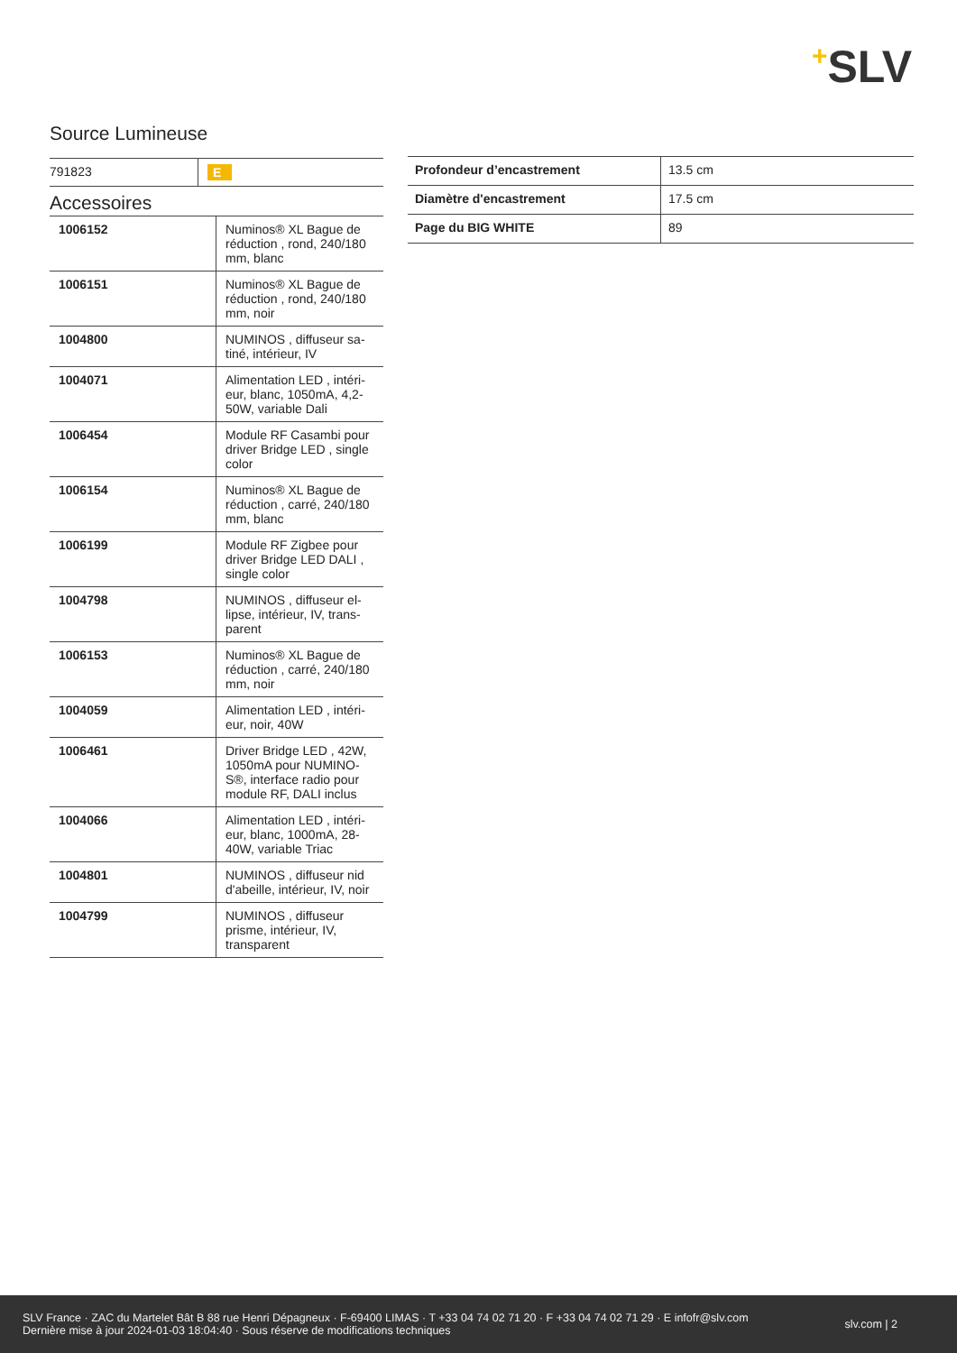+SLV
Source Lumineuse
| 791823 | E |
Accessoires
| 1006152 | Numinos® XL Bague de réduction , rond, 240/180 mm, blanc |
| 1006151 | Numinos® XL Bague de réduction , rond, 240/180 mm, noir |
| 1004800 | NUMINOS , diffuseur sa-tiné, intérieur, IV |
| 1004071 | Alimentation LED , intéri-eur, blanc, 1050mA, 4,2-50W, variable Dali |
| 1006454 | Module RF Casambi pour driver Bridge LED , single color |
| 1006154 | Numinos® XL Bague de réduction , carré, 240/180 mm, blanc |
| 1006199 | Module RF Zigbee pour driver Bridge LED DALI , single color |
| 1004798 | NUMINOS , diffuseur el-lipse, intérieur, IV, trans-parent |
| 1006153 | Numinos® XL Bague de réduction , carré, 240/180 mm, noir |
| 1004059 | Alimentation LED , intéri-eur, noir, 40W |
| 1006461 | Driver Bridge LED , 42W, 1050mA pour NUMINO-S®, interface radio pour module RF, DALI inclus |
| 1004066 | Alimentation LED , intéri-eur, blanc, 1000mA, 28-40W, variable Triac |
| 1004801 | NUMINOS , diffuseur nid d'abeille, intérieur, IV, noir |
| 1004799 | NUMINOS , diffuseur prisme, intérieur, IV, transparent |
| Profondeur d’encastrement | 13.5 cm |
| Diamètre d'encastrement | 17.5 cm |
| Page du BIG WHITE | 89 |
SLV France · ZAC du Martelet Bât B 88 rue Henri Dépagneux · F-69400 LIMAS · T +33 04 74 02 71 20 · F +33 04 74 02 71 29 · E infofr@slv.com
Dernière mise à jour 2024-01-03 18:04:40 · Sous réserve de modifications techniques
slv.com | 2